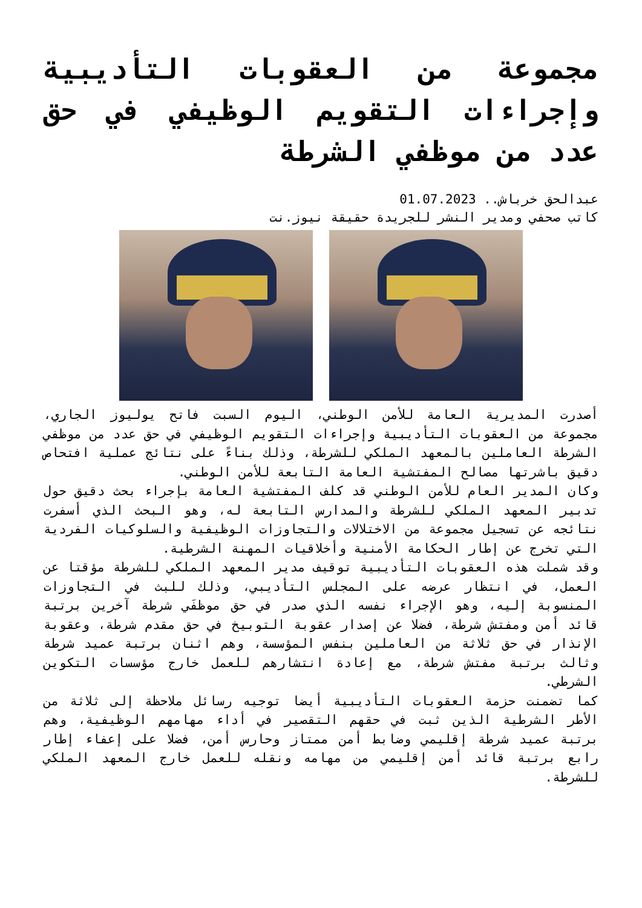مجموعة من العقوبات التأديبية وإجراءات التقويم الوظيفي في حق عدد من موظفي الشرطة
عبدالحق خرباش.. 01.07.2023
كاتب صحفي ومدير النشر للجريدة حقيقة نيوز.نت
أصدرت المديرية العامة للأمن الوطني، اليوم السبت فاتح يوليوز الجاري، مجموعة من العقوبات التأديبية وإجراءات التقويم الوظيفي في حق عدد من موظفي الشرطة العاملين بالمعهد الملكي للشرطة، وذلك بناءً على نتائج عملية افتحاص دقيق باشرتها مصالح المفتشية العامة التابعة للأمن الوطني.
وكان المدير العام للأمن الوطني قد كلف المفتشية العامة بإجراء بحث دقيق حول تدبير المعهد الملكي للشرطة والمدارس التابعة له، وهو البحث الذي أسفرت نتائجه عن تسجيل مجموعة من الاختلالات والتجاوزات الوظيفية والسلوكيات الفردية التي تخرج عن إطار الحكامة الأمنية وأخلاقيات المهنة الشرطية.
وقد شملت هذه العقوبات التأديبية توقيف مدير المعهد الملكي للشرطة مؤقتا عن العمل، في انتظار عرضه على المجلس التأديبي، وذلك للبث في التجاوزات المنسوبة إليه، وهو الإجراء نفسه الذي صدر في حق موظفَي شرطة آخرين برتبة قائد أمن ومفتش شرطة، فضلا عن إصدار عقوبة التوبيخ في حق مقدم شرطة، وعقوبة الإنذار في حق ثلاثة من العاملين بنفس المؤسسة، وهم اثنان برتبة عميد شرطة وثالث برتبة مفتش شرطة، مع إعادة انتشارهم للعمل خارج مؤسسات التكوين الشرطي.
كما تضمنت حزمة العقوبات التأديبية أيضا توجيه رسائل ملاحظة إلى ثلاثة من الأطر الشرطية الذين ثبت في حقهم التقصير في أداء مهامهم الوظيفية، وهم برتبة عميد شرطة إقليمي وضابط أمن ممتاز وحارس أمن، فضلا على إعفاء إطار رابع برتبة قائد أمن إقليمي من مهامه ونقله للعمل خارج المعهد الملكي للشرطة.